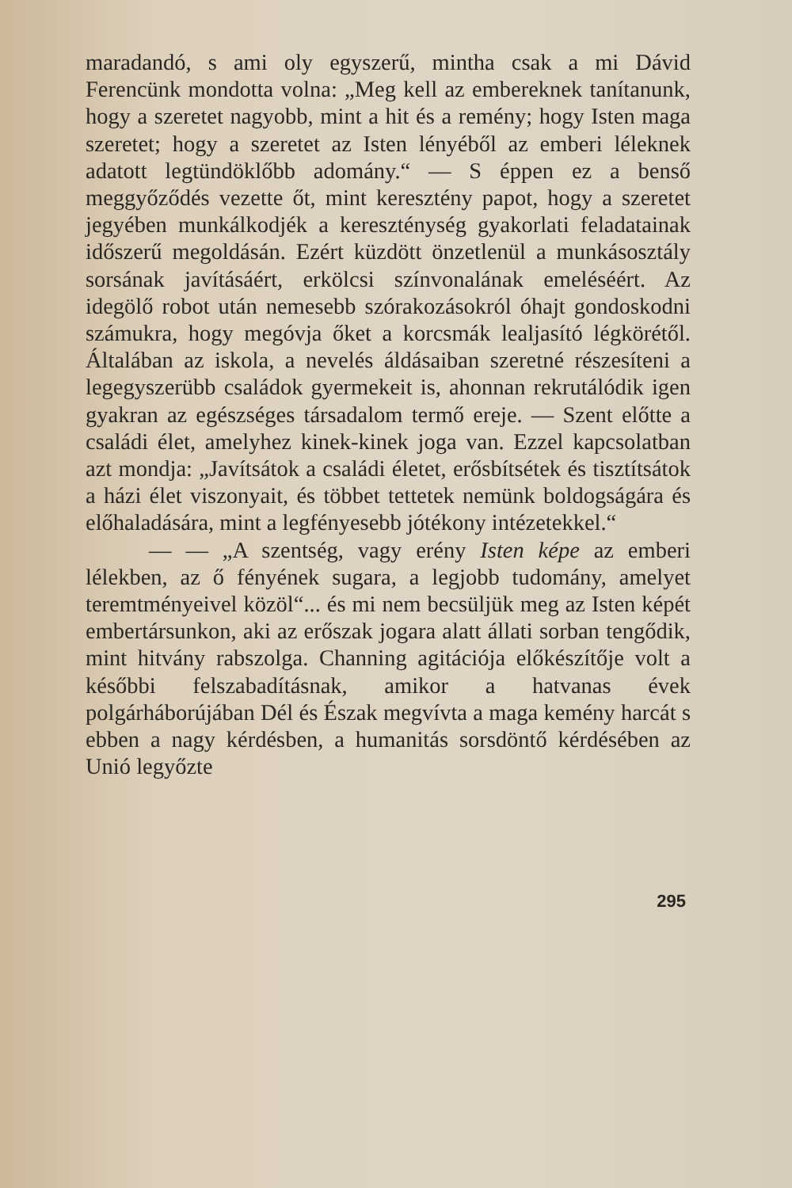maradandó, s ami oly egyszerű, mintha csak a mi Dávid Ferencünk mondotta volna: „Meg kell az embereknek tanítanunk, hogy a szeretet nagyobb, mint a hit és a remény; hogy Isten maga szeretet; hogy a szeretet az Isten lényéből az emberi léleknek adatott legtündöklőbb adomány.“ — S éppen ez a benső meggyőződés vezette őt, mint keresztény papot, hogy a szeretet jegyében munkálkodjék a kereszténység gyakorlati feladatainak időszerű megoldásán. Ezért küzdött önzetlenül a munkásosztály sorsának javításáért, erkölcsi színvonalának emeléséért. Az idegölő robot után nemesebb szórakozásokról óhajt gondoskodni számukra, hogy megóvja őket a korcsmák lealjasító légkörétől. Általában az iskola, a nevelés áldásaiban szeretné részesíteni a legegyszerübb családok gyermekeit is, ahonnan rekrutálódik igen gyakran az egészséges társadalom termő ereje. — Szent előtte a családi élet, amelyhez kinek-kinek joga van. Ezzel kapcsolatban azt mondja: „Javítsátok a családi életet, erősbítsétek és tisztítsátok a házi élet viszonyait, és többet tettetek nemünk boldogságára és előhaladására, mint a legfényesebb jótékony intézetekkel.“
— — „A szentség, vagy erény Isten képe az emberi lélekben, az ő fényének sugara, a legjobb tudomány, amelyet teremtményeivel közöl“... és mi nem becsüljük meg az Isten képét embertársunkon, aki az erőszak jogara alatt állati sorban tengődik, mint hitvány rabszolga. Channing agitációja előkészítője volt a későbbi felszabadításnak, amikor a hatvanas évek polgárháborújában Dél és Észak megvívta a maga kemény harcát s ebben a nagy kérdésben, a humanitás sorsdöntő kérdésében az Unió legyőzte
295